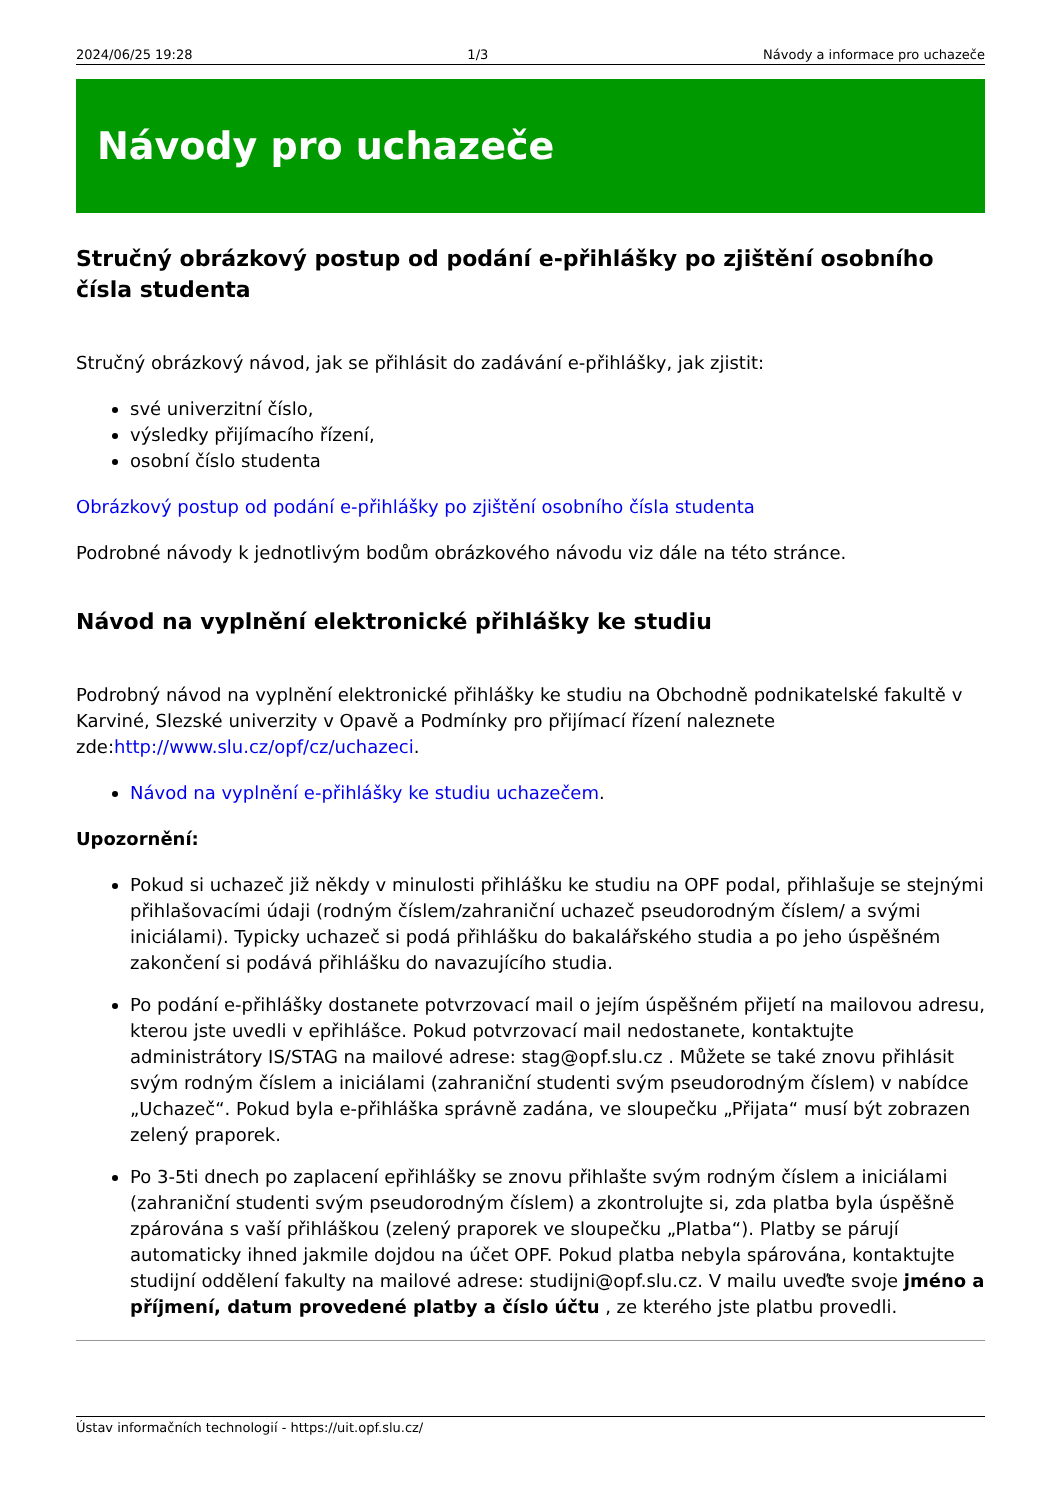2024/06/25 19:28 1/3 Návody a informace pro uchazeče
Návody pro uchazeče
Stručný obrázkový postup od podání e-přihlášky po zjištění osobního čísla studenta
Stručný obrázkový návod, jak se přihlásit do zadávání e-přihlášky, jak zjistit:
své univerzitní číslo,
výsledky přijímacího řízení,
osobní číslo studenta
Obrázkový postup od podání e-přihlášky po zjištění osobního čísla studenta
Podrobné návody k jednotlivým bodům obrázkového návodu viz dále na této stránce.
Návod na vyplnění elektronické přihlášky ke studiu
Podrobný návod na vyplnění elektronické přihlášky ke studiu na Obchodně podnikatelské fakultě v Karviné, Slezské univerzity v Opavě a Podmínky pro přijímací řízení naleznete zde:http://www.slu.cz/opf/cz/uchazeci.
Návod na vyplnění e-přihlášky ke studiu uchazečem.
Upozornění:
Pokud si uchazeč již někdy v minulosti přihlášku ke studiu na OPF podal, přihlašuje se stejnými přihlašovacími údaji (rodným číslem/zahraniční uchazeč pseudorodným číslem/ a svými iniciálami). Typicky uchazeč si podá přihlášku do bakalářského studia a po jeho úspěšném zakončení si podává přihlášku do navazujícího studia.
Po podání e-přihlášky dostanete potvrzovací mail o jejím úspěšném přijetí na mailovou adresu, kterou jste uvedli v epřihlášce. Pokud potvrzovací mail nedostanete, kontaktujte administrátory IS/STAG na mailové adrese: stag@opf.slu.cz . Můžete se také znovu přihlásit svým rodným číslem a iniciálami (zahraniční studenti svým pseudorodným číslem) v nabídce „Uchazeč“. Pokud byla e-přihláška správně zadána, ve sloupečku „Přijata“ musí být zobrazen zelený praporek.
Po 3-5ti dnech po zaplacení epřihlášky se znovu přihlašte svým rodným číslem a iniciálami (zahraniční studenti svým pseudorodným číslem) a zkontrolujte si, zda platba byla úspěšně zpárována s vaší přihláškou (zelený praporek ve sloupečku „Platba“). Platby se párují automaticky ihned jakmile dojdou na účet OPF. Pokud platba nebyla spárována, kontaktujte studijní oddělení fakulty na mailové adrese: studijni@opf.slu.cz. V mailu uveďte svoje jméno a příjmení, datum provedené platby a číslo účtu , ze kterého jste platbu provedli.
Ústav informačních technologií - https://uit.opf.slu.cz/